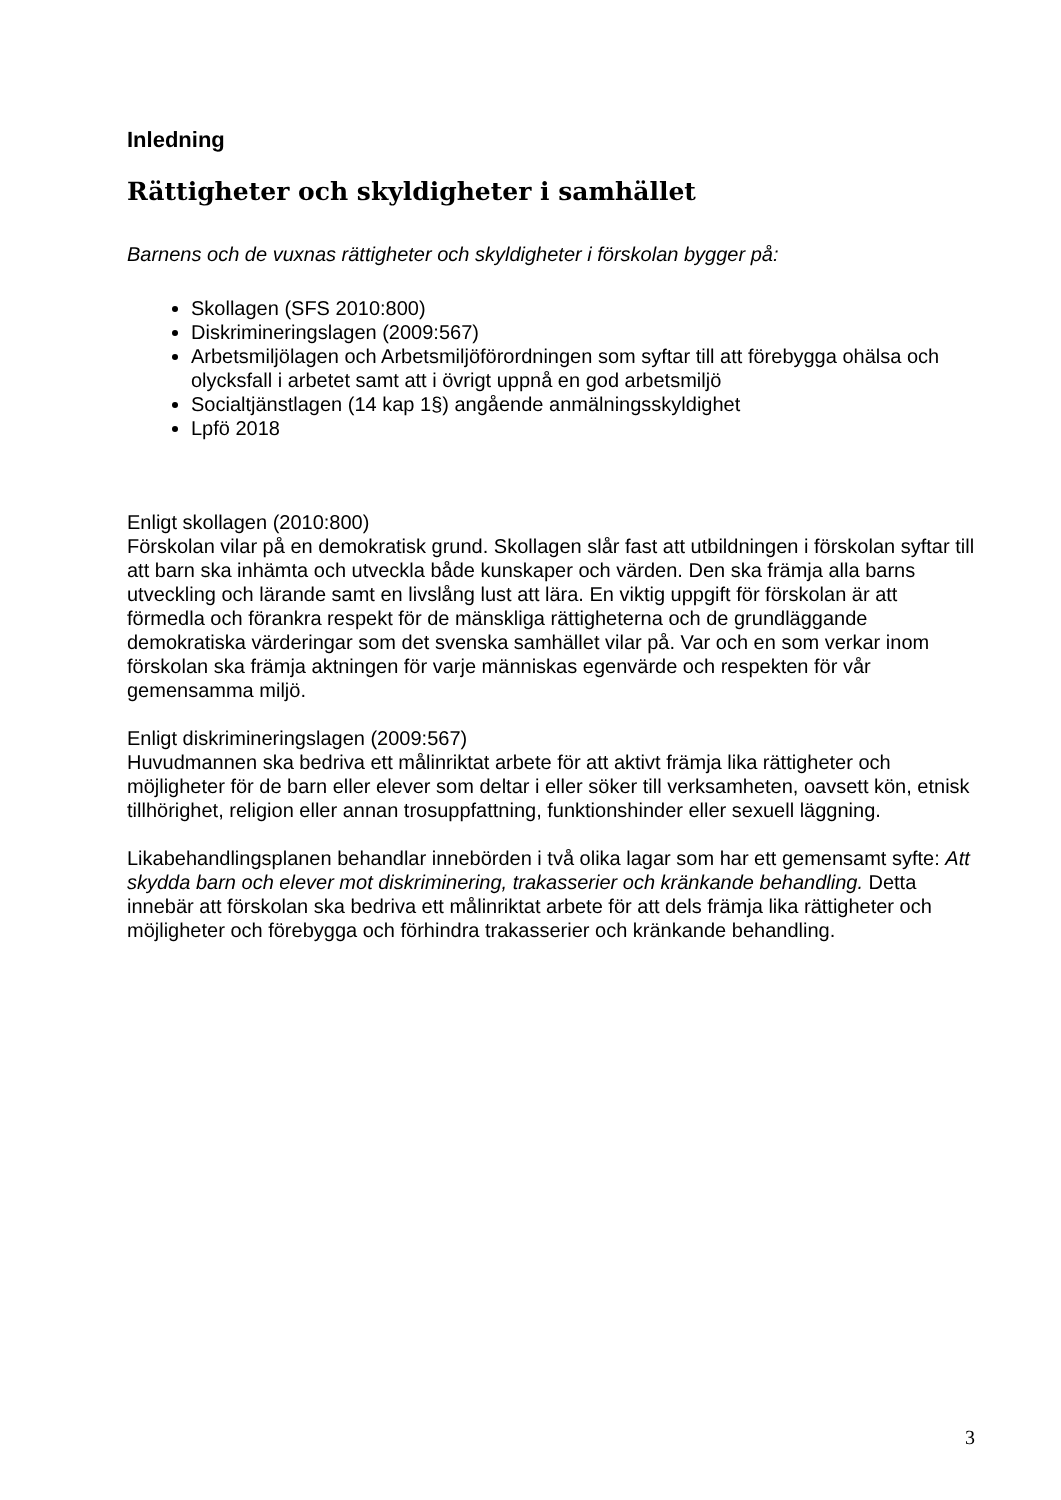Inledning
Rättigheter och skyldigheter i samhället
Barnens och de vuxnas rättigheter och skyldigheter i förskolan bygger på:
Skollagen (SFS 2010:800)
Diskrimineringslagen (2009:567)
Arbetsmiljölagen och Arbetsmiljöförordningen som syftar till att förebygga ohälsa och olycksfall i arbetet samt att i övrigt uppnå en god arbetsmiljö
Socialtjänstlagen (14 kap 1§) angående anmälningsskyldighet
Lpfö 2018
Enligt skollagen (2010:800)
Förskolan vilar på en demokratisk grund. Skollagen slår fast att utbildningen i förskolan syftar till att barn ska inhämta och utveckla både kunskaper och värden. Den ska främja alla barns utveckling och lärande samt en livslång lust att lära. En viktig uppgift för förskolan är att förmedla och förankra respekt för de mänskliga rättigheterna och de grundläggande demokratiska värderingar som det svenska samhället vilar på. Var och en som verkar inom förskolan ska främja aktningen för varje människas egenvärde och respekten för vår gemensamma miljö.
Enligt diskrimineringslagen (2009:567)
Huvudmannen ska bedriva ett målinriktat arbete för att aktivt främja lika rättigheter och möjligheter för de barn eller elever som deltar i eller söker till verksamheten, oavsett kön, etnisk tillhörighet, religion eller annan trosuppfattning, funktionshinder eller sexuell läggning.
Likabehandlingsplanen behandlar innebörden i två olika lagar som har ett gemensamt syfte: Att skydda barn och elever mot diskriminering, trakasserier och kränkande behandling. Detta innebär att förskolan ska bedriva ett målinriktat arbete för att dels främja lika rättigheter och möjligheter och förebygga och förhindra trakasserier och kränkande behandling.
3